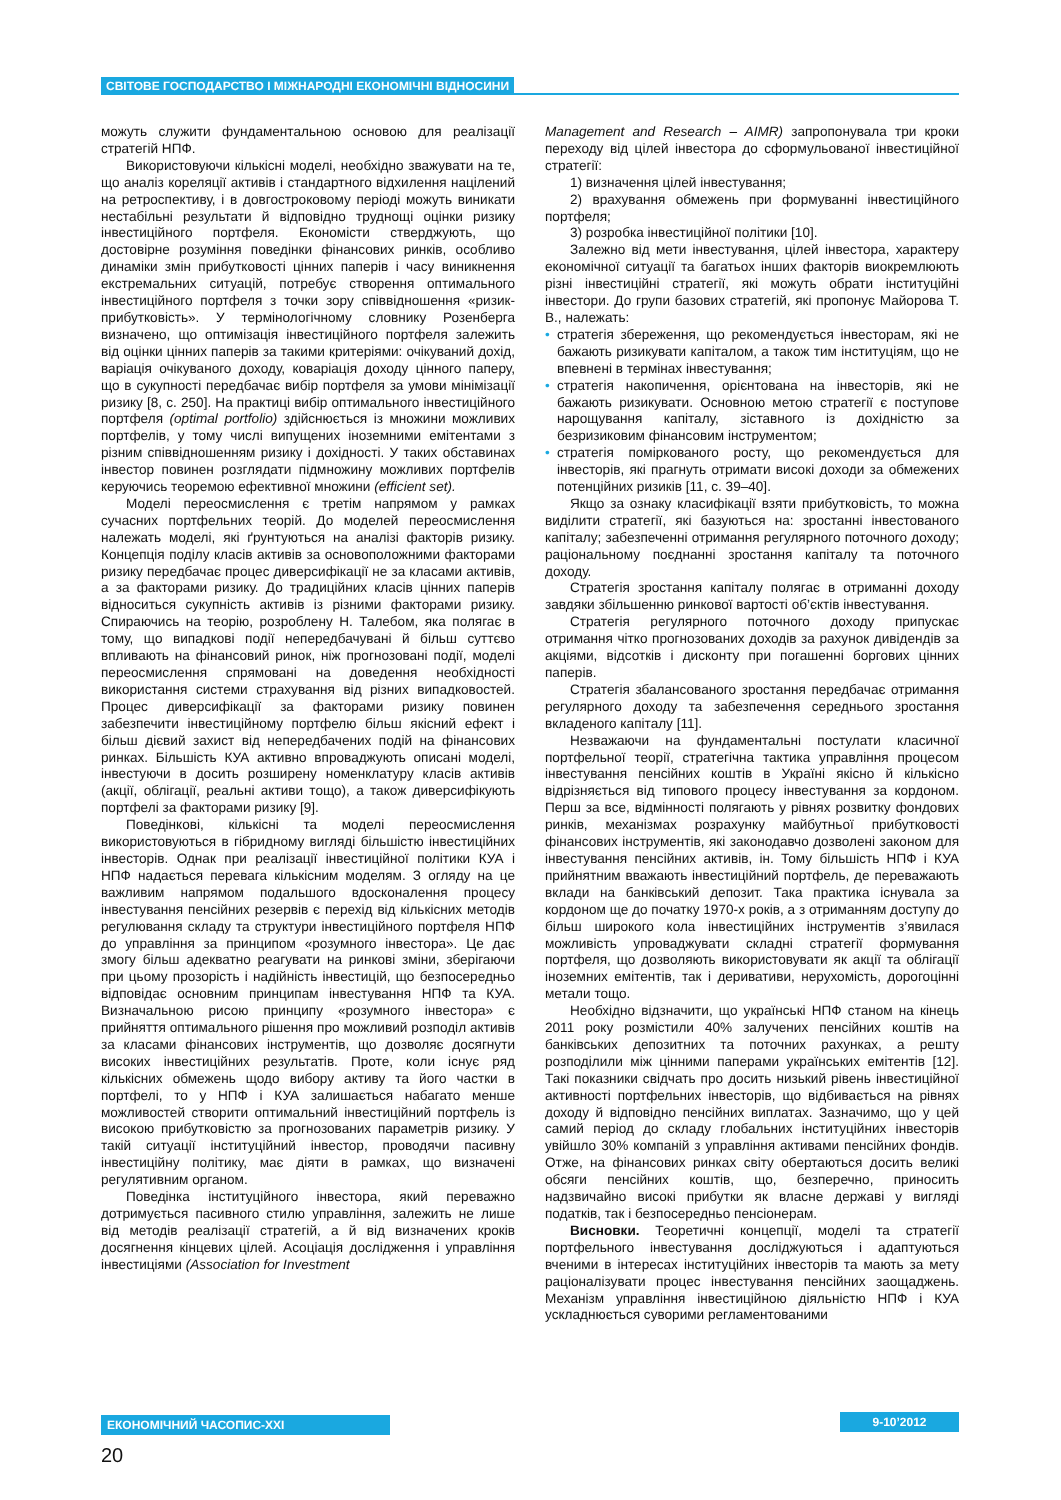СВІТОВЕ ГОСПОДАРСТВО І МІЖНАРОДНІ ЕКОНОМІЧНІ ВІДНОСИНИ
можуть служити фундаментальною основою для реалізації стратегій НПФ.
Використовуючи кількісні моделі, необхідно зважувати на те, що аналіз кореляції активів і стандартного відхилення націлений на ретроспективу, і в довгостроковому періоді можуть виникати нестабільні результати й відповідно труднощі оцінки ризику інвестиційного портфеля. Економісти стверджують, що достовірне розуміння поведінки фінансових ринків, особливо динаміки змін прибутковості цінних паперів і часу виникнення екстремальних ситуацій, потребує створення оптимального інвестиційного портфеля з точки зору співвідношення «ризик-прибутковість». У термінологічному словнику Розенберга визначено, що оптимізація інвестиційного портфеля залежить від оцінки цінних паперів за такими критеріями: очікуваний дохід, варіація очікуваного доходу, коваріація доходу цінного паперу, що в сукупності передбачає вибір портфеля за умови мінімізації ризику [8, с. 250]. На практиці вибір оптимального інвестиційного портфеля (optimal portfolio) здійснюється із множини можливих портфелів, у тому числі випущених іноземними емітентами з різним співвідношенням ризику і дохідності. У таких обставинах інвестор повинен розглядати підмножину можливих портфелів керуючись теоремою ефективної множини (efficient set).
Моделі переосмислення є третім напрямом у рамках сучасних портфельних теорій. До моделей переосмислення належать моделі, які ґрунтуються на аналізі факторів ризику. Концепція поділу класів активів за основоположними факторами ризику передбачає процес диверсифікації не за класами активів, а за факторами ризику. До традиційних класів цінних паперів відноситься сукупність активів із різними факторами ризику. Спираючись на теорію, розроблену Н. Талебом, яка полягає в тому, що випадкові події непередбачувані й більш суттєво впливають на фінансовий ринок, ніж прогнозовані події, моделі переосмислення спрямовані на доведення необхідності використання системи страхування від різних випадковостей. Процес диверсифікації за факторами ризику повинен забезпечити інвестиційному портфелю більш якісний ефект і більш дієвий захист від непередбачених подій на фінансових ринках. Більшість КУА активно впроваджують описані моделі, інвестуючи в досить розширену номенклатуру класів активів (акції, облігації, реальні активи тощо), а також диверсифікують портфелі за факторами ризику [9].
Поведінкові, кількісні та моделі переосмислення використовуються в гібридному вигляді більшістю інвестиційних інвесторів. Однак при реалізації інвестиційної політики КУА і НПФ надається перевага кількісним моделям. З огляду на це важливим напрямом подальшого вдосконалення процесу інвестування пенсійних резервів є перехід від кількісних методів регулювання складу та структури інвестиційного портфеля НПФ до управління за принципом «розумного інвестора». Це дає змогу більш адекватно реагувати на ринкові зміни, зберігаючи при цьому прозорість і надійність інвестицій, що безпосередньо відповідає основним принципам інвестування НПФ та КУА. Визначальною рисою принципу «розумного інвестора» є прийняття оптимального рішення про можливий розподіл активів за класами фінансових інструментів, що дозволяє досягнути високих інвестиційних результатів. Проте, коли існує ряд кількісних обмежень щодо вибору активу та його частки в портфелі, то у НПФ і КУА залишається набагато менше можливостей створити оптимальний інвестиційний портфель із високою прибутковістю за прогнозованих параметрів ризику. У такій ситуації інституційний інвестор, проводячи пасивну інвестиційну політику, має діяти в рамках, що визначені регулятивним органом.
Поведінка інституційного інвестора, який переважно дотримується пасивного стилю управління, залежить не лише від методів реалізації стратегій, а й від визначених кроків досягнення кінцевих цілей. Асоціація дослідження і управління інвестиціями (Association for Investment
Management and Research – AIMR) запропонувала три кроки переходу від цілей інвестора до сформульованої інвестиційної стратегії:
1) визначення цілей інвестування;
2) врахування обмежень при формуванні інвестиційного портфеля;
3) розробка інвестиційної політики [10].
Залежно від мети інвестування, цілей інвестора, характеру економічної ситуації та багатьох інших факторів виокремлюють різні інвестиційні стратегії, які можуть обрати інституційні інвестори. До групи базових стратегій, які пропонує Майорова Т. В., належать:
• стратегія збереження, що рекомендується інвесторам, які не бажають ризикувати капіталом, а також тим інституціям, що не впевнені в термінах інвестування;
• стратегія накопичення, орієнтована на інвесторів, які не бажають ризикувати. Основною метою стратегії є поступове нарощування капіталу, зіставного із дохідністю за безризиковим фінансовим інструментом;
• стратегія поміркованого росту, що рекомендується для інвесторів, які прагнуть отримати високі доходи за обмежених потенційних ризиків [11, с. 39–40].
Якщо за ознаку класифікації взяти прибутковість, то можна виділити стратегії, які базуються на: зростанні інвестованого капіталу; забезпеченні отримання регулярного поточного доходу; раціональному поєднанні зростання капіталу та поточного доходу.
Стратегія зростання капіталу полягає в отриманні доходу завдяки збільшенню ринкової вартості об’єктів інвестування.
Стратегія регулярного поточного доходу припускає отримання чітко прогнозованих доходів за рахунок дивідендів за акціями, відсотків і дисконту при погашенні боргових цінних паперів.
Стратегія збалансованого зростання передбачає отримання регулярного доходу та забезпечення середнього зростання вкладеного капіталу [11].
Незважаючи на фундаментальні постулати класичної портфельної теорії, стратегічна тактика управління процесом інвестування пенсійних коштів в Україні якісно й кількісно відрізняється від типового процесу інвестування за кордоном. Перш за все, відмінності полягають у рівнях розвитку фондових ринків, механізмах розрахунку майбутньої прибутковості фінансових інструментів, які законодавчо дозволені законом для інвестування пенсійних активів, ін. Тому більшість НПФ і КУА прийнятним вважають інвестиційний портфель, де переважають вклади на банківський депозит. Така практика існувала за кордоном ще до початку 1970-х років, а з отриманням доступу до більш широкого кола інвестиційних інструментів з’явилася можливість упроваджувати складні стратегії формування портфеля, що дозволяють використовувати як акції та облігації іноземних емітентів, так і деривативи, нерухомість, дорогоцінні метали тощо.
Необхідно відзначити, що українські НПФ станом на кінець 2011 року розмістили 40% залучених пенсійних коштів на банківських депозитних та поточних рахунках, а решту розподілили між цінними паперами українських емітентів [12]. Такі показники свідчать про досить низький рівень інвестиційної активності портфельних інвесторів, що відбивається на рівнях доходу й відповідно пенсійних виплатах. Зазначимо, що у цей самий період до складу глобальних інституційних інвесторів увійшло 30% компаній з управління активами пенсійних фондів. Отже, на фінансових ринках світу обертаються досить великі обсяги пенсійних коштів, що, безперечно, приносить надзвичайно високі прибутки як власне державі у вигляді податків, так і безпосередньо пенсіонерам.
Висновки. Теоретичні концепції, моделі та стратегії портфельного інвестування досліджуються і адаптуються вченими в інтересах інституційних інвесторів та мають за мету раціоналізувати процес інвестування пенсійних заощаджень. Механізм управління інвестиційною діяльністю НПФ і КУА ускладнюється суворими регламентованими
ЕКОНОМІЧНИЙ ЧАСОПИС-XXI 9-10’2012
20